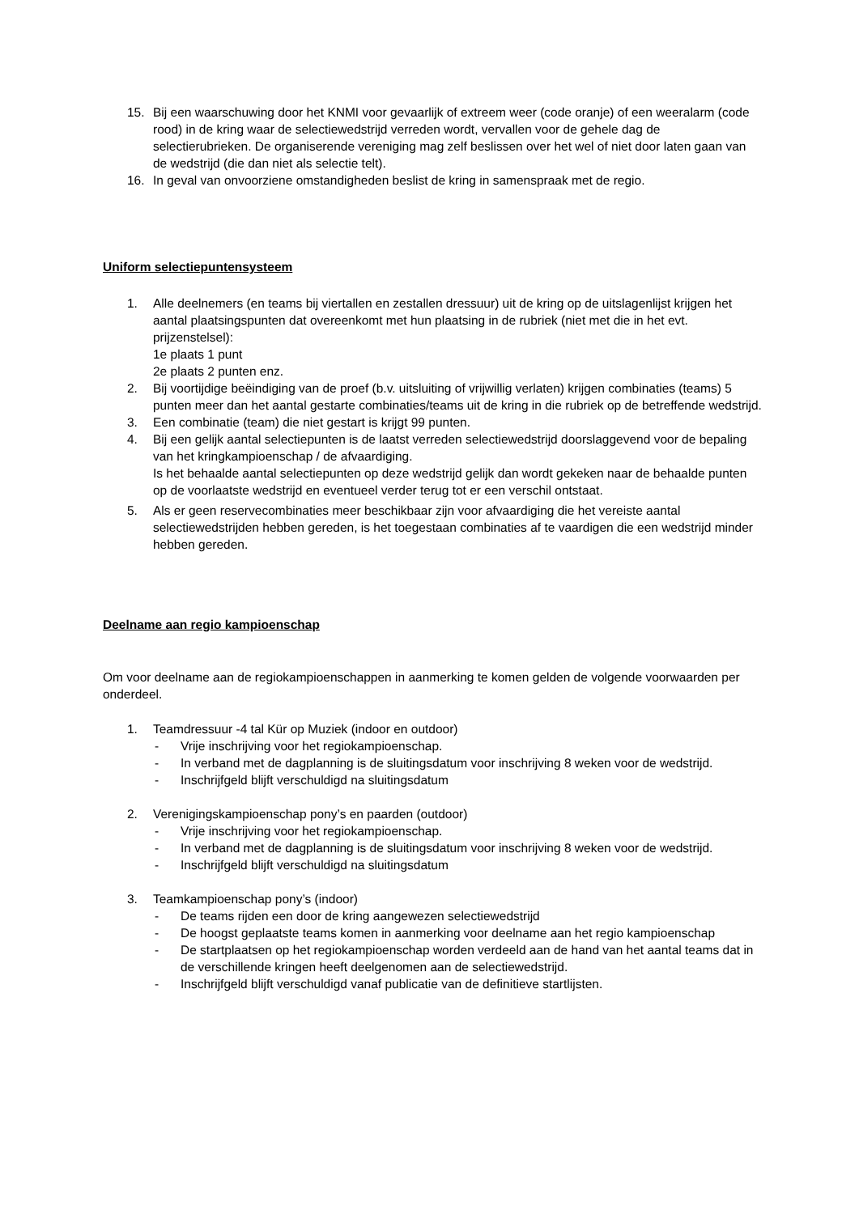15. Bij een waarschuwing door het KNMI voor gevaarlijk of extreem weer (code oranje) of een weeralarm (code rood) in de kring waar de selectiewedstrijd verreden wordt, vervallen voor de gehele dag de selectierubrieken. De organiserende vereniging mag zelf beslissen over het wel of niet door laten gaan van de wedstrijd (die dan niet als selectie telt).
16. In geval van onvoorziene omstandigheden beslist de kring in samenspraak met de regio.
Uniform selectiepuntensysteem
1. Alle deelnemers (en teams bij viertallen en zestallen dressuur) uit de kring op de uitslagenlijst krijgen het aantal plaatsingspunten dat overeenkomt met hun plaatsing in de rubriek (niet met die in het evt. prijzenstelsel):
1e plaats 1 punt
2e plaats 2 punten enz.
2. Bij voortijdige beëindiging van de proef (b.v. uitsluiting of vrijwillig verlaten) krijgen combinaties (teams) 5 punten meer dan het aantal gestarte combinaties/teams uit de kring in die rubriek op de betreffende wedstrijd.
3. Een combinatie (team) die niet gestart is krijgt 99 punten.
4. Bij een gelijk aantal selectiepunten is de laatst verreden selectiewedstrijd doorslaggevend voor de bepaling van het kringkampioenschap / de afvaardiging.
Is het behaalde aantal selectiepunten op deze wedstrijd gelijk dan wordt gekeken naar de behaalde punten op de voorlaatste wedstrijd en eventueel verder terug tot er een verschil ontstaat.
5. Als er geen reservecombinaties meer beschikbaar zijn voor afvaardiging die het vereiste aantal selectiewedstrijden hebben gereden, is het toegestaan combinaties af te vaardigen die een wedstrijd minder hebben gereden.
Deelname aan regio kampioenschap
Om voor deelname aan de regiokampioenschappen in aanmerking te komen gelden de volgende voorwaarden per onderdeel.
1. Teamdressuur -4 tal Kür op Muziek (indoor en outdoor)
- Vrije inschrijving voor het regiokampioenschap.
- In verband met de dagplanning is de sluitingsdatum voor inschrijving 8 weken voor de wedstrijd.
- Inschrijfgeld blijft verschuldigd na sluitingsdatum
2. Verenigingskampioenschap pony’s en paarden (outdoor)
- Vrije inschrijving voor het regiokampioenschap.
- In verband met de dagplanning is de sluitingsdatum voor inschrijving 8 weken voor de wedstrijd.
- Inschrijfgeld blijft verschuldigd na sluitingsdatum
3. Teamkampioenschap pony’s (indoor)
- De teams rijden een door de kring aangewezen selectiewedstrijd
- De hoogst geplaatste teams komen in aanmerking voor deelname aan het regio kampioenschap
- De startplaatsen op het regiokampioenschap worden verdeeld aan de hand van het aantal teams dat in de verschillende kringen heeft deelgenomen aan de selectiewedstrijd.
- Inschrijfgeld blijft verschuldigd vanaf publicatie van de definitieve startlijsten.